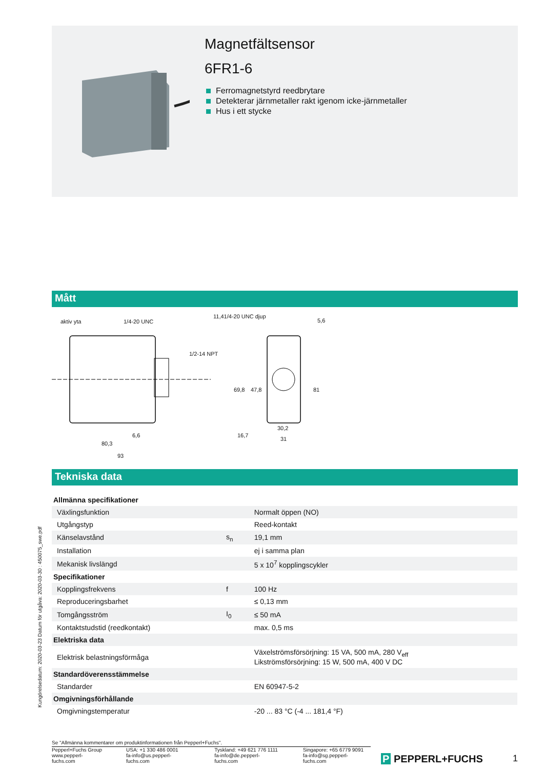Magnetfältsensor
6FR1-6
Ferromagnetstyrd reedbrytare
Detekterar järnmetaller rakt igenom icke-järnmetaller
Hus i ett stycke
Mått
aktiv yta 1/4-20 UNC
11,41/4-20 UNC djup
5,6
1/2-14 NPT
69,8 47,8 81
6,6 16,7
30,2
31
80,3
93
Tekniska data
| Allmänna specifikationer | | |
| Växlingsfunktion | | Normalt öppen (NO) |
| Utgångstyp | | Reed-kontakt |
| Känselavstånd | s<sub>n</sub> | 19,1 mm |
| Installation | | ej i samma plan |
| Mekanisk livslängd | | 5 x 10<sup>7</sup> kopplingscykler |
| Specifikationer | | |
| Kopplingsfrekvens | f | 100 Hz |
| Reproduceringsbarhet | | ≤ 0,13 mm |
| Tomgångsström | I<sub>0</sub> | ≤ 50 mA |
| Kontaktstudstid (reedkontakt) | | max. 0,5 ms |
| Elektriska data | | |
| Elektrisk belastningsförmåga | | Växelströmsförsörjning: 15 VA, 500 mA, 280 V<sub>eff</sub> Likströmsförsörjning: 15 W, 500 mA, 400 V DC |
| Standardöverensstämmelse | | |
| Standarder | | EN 60947-5-2 |
| Omgivningsförhållande | | |
| Omgivningstemperatur | | -20 ... 83 °C (-4 ... 181,4 °F) |
Se "Allmänna kommentarer om produktinformationen från Pepperl+Fuchs".
Pepperl+Fuchs Group
www.pepperl-fuchs.com
USA: +1 330 486 0001
fa-info@us.pepperl-fuchs.com
Tyskland: +49 621 776 1111
fa-info@de.pepperl-fuchs.com
Singapore: +65 6779 9091
fa-info@sg.pepperl-fuchs.com
P PEPPERL+FUCHS 1
Kungörelsedatum: 2020-03-23 Datum för utgåva: 2020-03-30 : 450075_swe.pdf